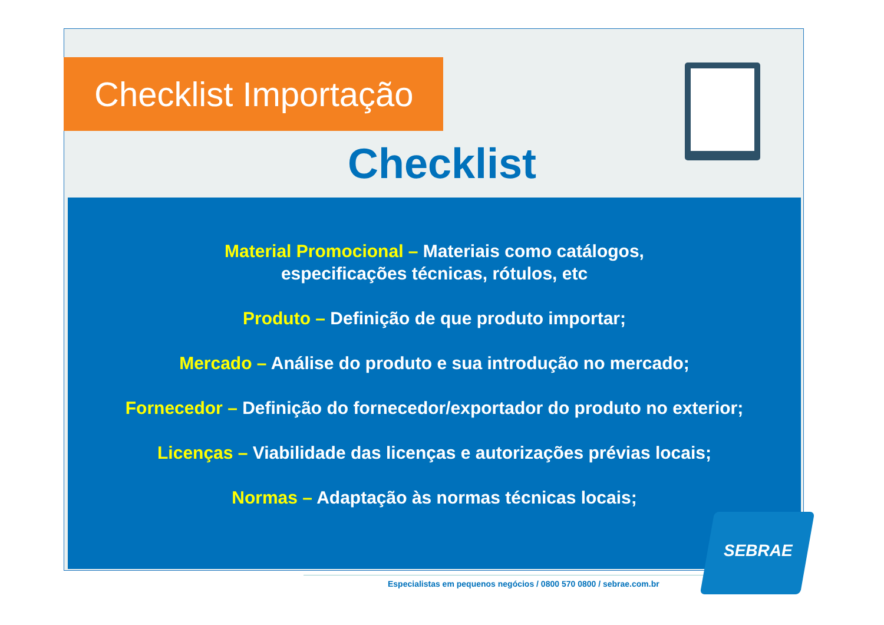Checklist Importação
Checklist
Material Promocional – Materiais como catálogos,
especificações técnicas, rótulos, etc
Produto – Definição de que produto importar;
Mercado – Análise do produto e sua introdução no mercado;
Fornecedor – Definição do fornecedor/exportador do produto no exterior;
Licenças – Viabilidade das licenças e autorizações prévias locais;
Normas – Adaptação às normas técnicas locais;
Especialistas em pequenos negócios / 0800 570 0800 / sebrae.com.br
SEBRAE